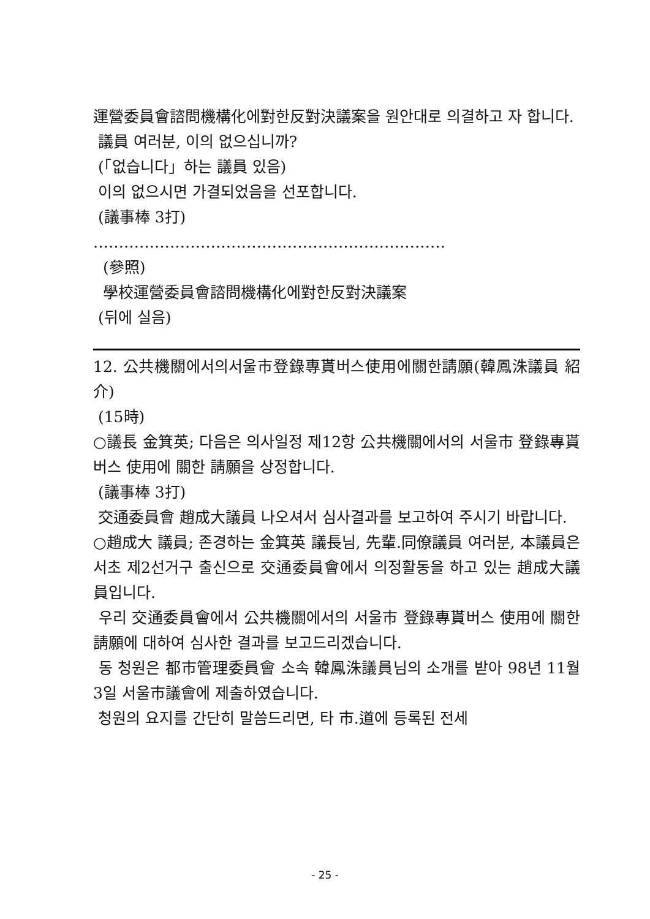運營委員會諮問機構化에對한反對決議案을 원안대로 의결하고 자 합니다.
議員 여러분, 이의 없으십니까?
(「없습니다」하는 議員 있음)
이의 없으시면 가결되었음을 선포합니다.
(議事棒 3打)
……………………………………………………………
(參照)
學校運營委員會諮問機構化에對한反對決議案
(뒤에 실음)
12. 公共機關에서의서울市登錄專貰버스使用에關한請願(韓鳳洙議員 紹介)
(15時)
○議長 金箕英; 다음은 의사일정 제12항 公共機關에서의 서울市 登錄專貰버스 使用에 關한 請願을 상정합니다.
(議事棒 3打)
交通委員會 趙成大議員 나오셔서 심사결과를 보고하여 주시기 바랍니다.
○趙成大 議員; 존경하는 金箕英 議長님, 先輩.同僚議員 여러분, 本議員은 서초 제2선거구 출신으로 交通委員會에서 의정활동을 하고 있는 趙成大議員입니다.
우리 交通委員會에서 公共機關에서의 서울市 登錄專貰버스 使用에 關한 請願에 대하여 심사한 결과를 보고드리겠습니다.
동 청원은 都市管理委員會 소속 韓鳳洙議員님의 소개를 받아 98년 11월 3일 서울市議會에 제출하였습니다.
청원의 요지를 간단히 말씀드리면, 타 市.道에 등록된 전세
- 25 -